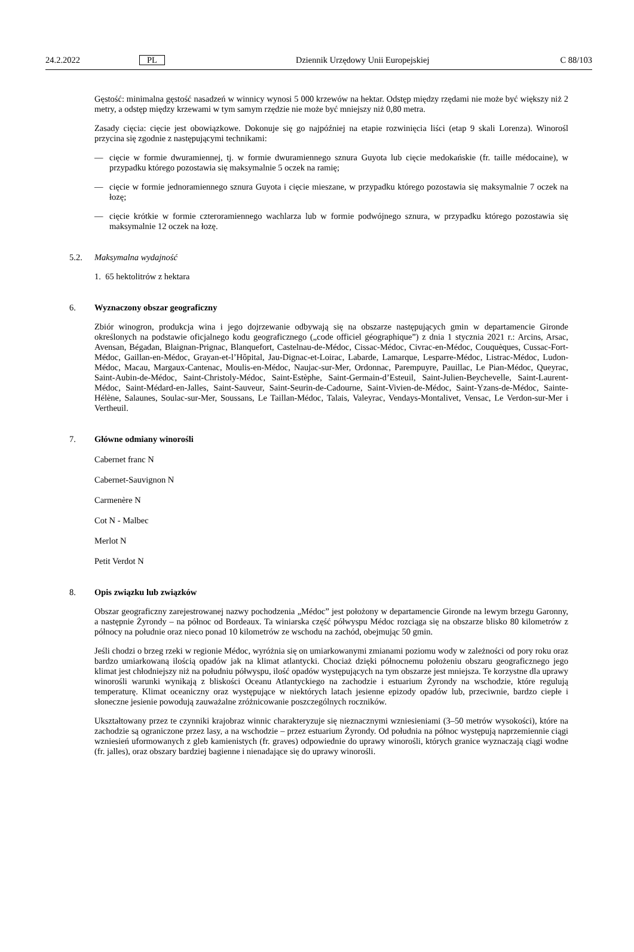24.2.2022 PL Dziennik Urzędowy Unii Europejskiej C 88/103
Gęstość: minimalna gęstość nasadzeń w winnicy wynosi 5 000 krzewów na hektar. Odstęp między rzędami nie może być większy niż 2 metry, a odstęp między krzewami w tym samym rzędzie nie może być mniejszy niż 0,80 metra.
Zasady cięcia: cięcie jest obowiązkowe. Dokonuje się go najpóźniej na etapie rozwinięcia liści (etap 9 skali Lorenza). Winorośl przycina się zgodnie z następującymi technikami:
— cięcie w formie dwuramiennej, tj. w formie dwuramiennego sznura Guyota lub cięcie medokańskie (fr. taille médocaine), w przypadku którego pozostawia się maksymalnie 5 oczek na ramię;
— cięcie w formie jednoramiennego sznura Guyota i cięcie mieszane, w przypadku którego pozostawia się maksy­malnie 7 oczek na łozę;
— cięcie krótkie w formie czteroramiennego wachlarza lub w formie podwójnego sznura, w przypadku którego pozostawia się maksymalnie 12 oczek na łozę.
5.2. Maksymalna wydajność
1. 65 hektolitrów z hektara
6. Wyznaczony obszar geograficzny
Zbiór winogron, produkcja wina i jego dojrzewanie odbywają się na obszarze następujących gmin w departamencie Gironde określonych na podstawie oficjalnego kodu geograficznego („code officiel géographique”) z dnia 1 stycznia 2021 r.: Arcins, Arsac, Avensan, Bégadan, Blaignan-Prignac, Blanquefort, Castelnau-de-Médoc, Cissac-Médoc, Civrac-en-Médoc, Couquèques, Cussac-Fort-Médoc, Gaillan-en-Médoc, Grayan-et-l’Hôpital, Jau-Dignac-et-Loirac, Labarde, Lamarque, Lesparre-Médoc, Listrac-Médoc, Ludon-Médoc, Macau, Margaux-Cantenac, Moulis-en-Médoc, Naujac-sur-Mer, Ordonnac, Parempuyre, Pauillac, Le Pian-Médoc, Queyrac, Saint-Aubin-de-Médoc, Saint-Christoly-Médoc, Saint-Estèphe, Saint-Germain-d’Esteuil, Saint-Julien-Beychevelle, Saint-Laurent-Médoc, Saint-Médard-en-Jalles, Saint-Sau­veur, Saint-Seurin-de-Cadourne, Saint-Vivien-de-Médoc, Saint-Yzans-de-Médoc, Sainte-Hélène, Salaunes, Soulac-sur-Mer, Soussans, Le Taillan-Médoc, Talais, Valeyrac, Vendays-Montalivet, Vensac, Le Verdon-sur-Mer i Vertheuil.
7. Główne odmiany winorośli
Cabernet franc N
Cabernet-Sauvignon N
Carmenère N
Cot N - Malbec
Merlot N
Petit Verdot N
8. Opis związku lub związków
Obszar geograficzny zarejestrowanej nazwy pochodzenia „Médoc” jest położony w departamencie Gironde na lewym brzegu Garonny, a następnie Żyrondy – na północ od Bordeaux. Ta winiarska część półwyspu Médoc rozciąga się na obszarze blisko 80 kilometrów z północy na południe oraz nieco ponad 10 kilometrów ze wschodu na zachód, obej­mując 50 gmin.
Jeśli chodzi o brzeg rzeki w regionie Médoc, wyróżnia się on umiarkowanymi zmianami poziomu wody w zależności od pory roku oraz bardzo umiarkowaną ilością opadów jak na klimat atlantycki. Chociaż dzięki północnemu położe­niu obszaru geograficznego jego klimat jest chłodniejszy niż na południu półwyspu, ilość opadów występujących na tym obszarze jest mniejsza. Te korzystne dla uprawy winorośli warunki wynikają z bliskości Oceanu Atlantyckiego na zachodzie i estuarium Żyrondy na wschodzie, które regulują temperaturę. Klimat oceaniczny oraz występujące w niektórych latach jesienne epizody opadów lub, przeciwnie, bardzo ciepłe i słoneczne jesienie powodują zauwa­żalne zróżnicowanie poszczególnych roczników.
Ukształtowany przez te czynniki krajobraz winnic charakteryzuje się nieznacznymi wzniesieniami (3–50 metrów wysokości), które na zachodzie są ograniczone przez lasy, a na wschodzie – przez estuarium Żyrondy. Od południa na północ występują naprzemiennie ciągi wzniesień uformowanych z gleb kamienistych (fr. graves) odpowiednie do uprawy winorośli, których granice wyznaczają ciągi wodne (fr. jalles), oraz obszary bardziej bagienne i nienadające się do uprawy winorośli.